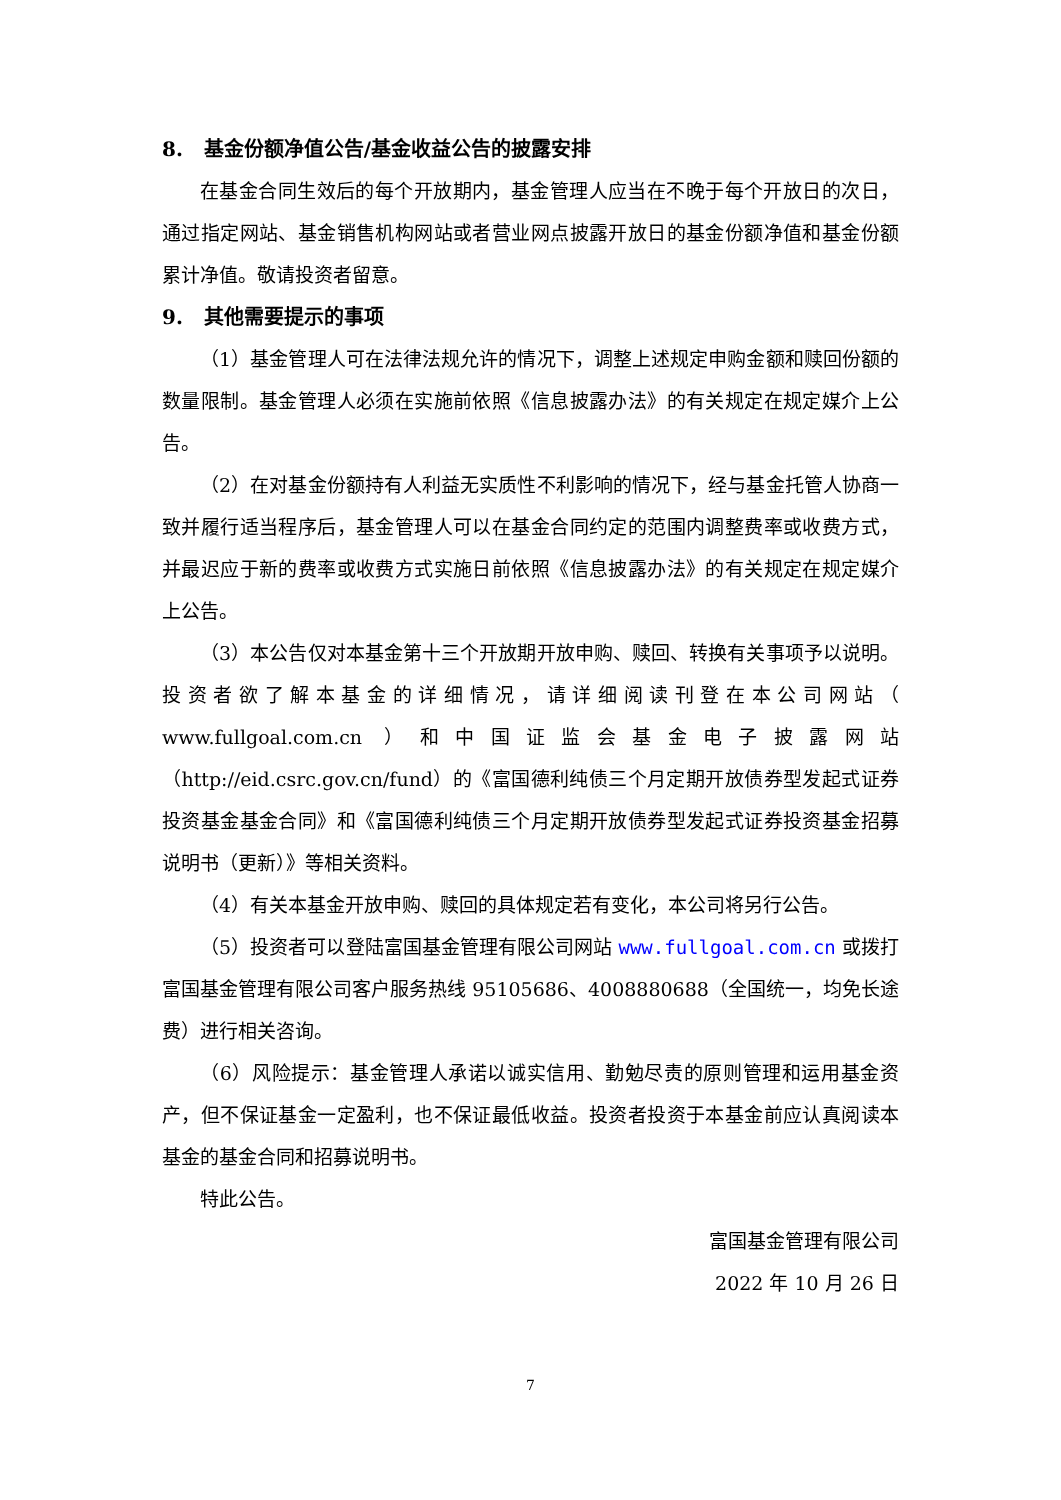8. 基金份额净值公告/基金收益公告的披露安排
在基金合同生效后的每个开放期内，基金管理人应当在不晚于每个开放日的次日，通过指定网站、基金销售机构网站或者营业网点披露开放日的基金份额净值和基金份额累计净值。敬请投资者留意。
9. 其他需要提示的事项
（1）基金管理人可在法律法规允许的情况下，调整上述规定申购金额和赎回份额的数量限制。基金管理人必须在实施前依照《信息披露办法》的有关规定在规定媒介上公告。
（2）在对基金份额持有人利益无实质性不利影响的情况下，经与基金托管人协商一致并履行适当程序后，基金管理人可以在基金合同约定的范围内调整费率或收费方式，并最迟应于新的费率或收费方式实施日前依照《信息披露办法》的有关规定在规定媒介上公告。
（3）本公告仅对本基金第十三个开放期开放申购、赎回、转换有关事项予以说明。投资者欲了解本基金的详细情况，请详细阅读刊登在本公司网站（ www.fullgoal.com.cn ）和中国证监会基金电子披露网站（http://eid.csrc.gov.cn/fund）的《富国德利纯债三个月定期开放债券型发起式证券投资基金基金合同》和《富国德利纯债三个月定期开放债券型发起式证券投资基金招募说明书（更新）》等相关资料。
（4）有关本基金开放申购、赎回的具体规定若有变化，本公司将另行公告。
（5）投资者可以登陆富国基金管理有限公司网站 www.fullgoal.com.cn 或拨打富国基金管理有限公司客户服务热线 95105686、4008880688（全国统一，均免长途费）进行相关咨询。
（6）风险提示：基金管理人承诺以诚实信用、勤勉尽责的原则管理和运用基金资产，但不保证基金一定盈利，也不保证最低收益。投资者投资于本基金前应认真阅读本基金的基金合同和招募说明书。
特此公告。
富国基金管理有限公司
2022 年 10 月 26 日
7